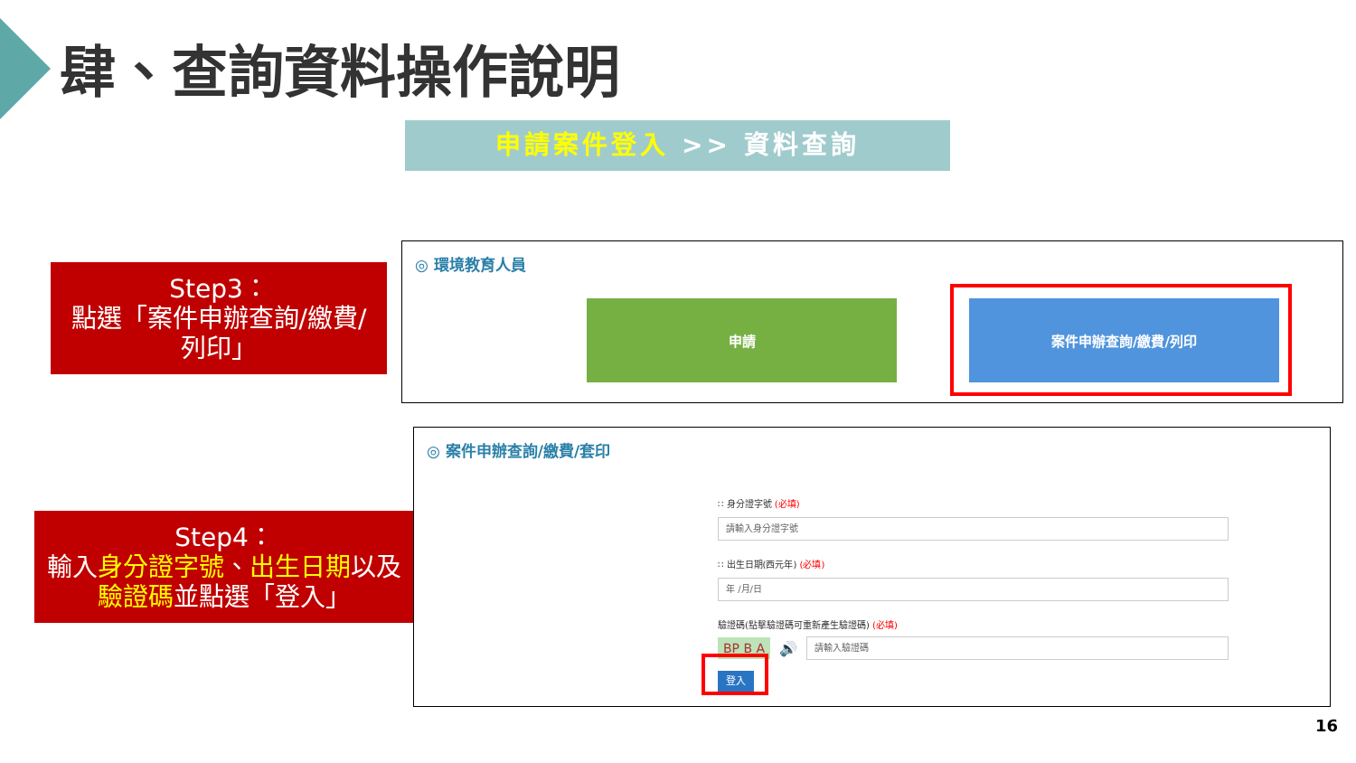肆、查詢資料操作說明
申請案件登入 >> 資料查詢
Step3：
點選「案件申辦查詢/繳費/
列印」
◎ 環境教育人員
申請 案件申辦查詢/繳費/列印
Step4：
輸入身分證字號、出生日期以及
驗證碼並點選「登入」
◎ 案件申辦查詢/繳費/套印
∷ 身分證字號 (必填)
請輸入身分證字號
∷ 出生日期(西元年) (必填)
年 /月/日
驗證碼(點擊驗證碼可重新產生驗證碼) (必填)
BP B A 🔊
請輸入驗證碼
登入
16